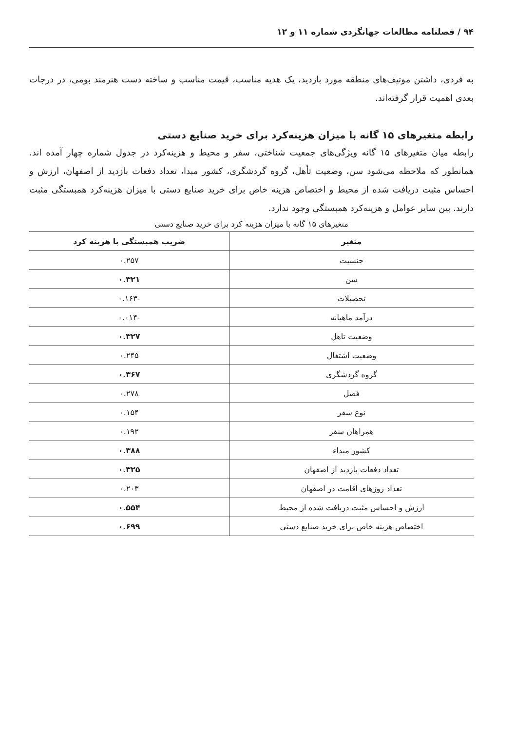۹۴ / فصلنامه مطالعات جهانگردی شماره ۱۱ و ۱۲
به فردی، داشتن موتیف‌های منطقه مورد بازدید، یک هدیه مناسب، قیمت مناسب و ساخته دست هنرمند بومی، در درجات بعدی اهمیت قرار گرفته‌اند.
رابطه متغیرهای ۱۵ گانه با میزان هزینه‌کرد برای خرید صنایع دستی
رابطه میان متغیرهای ۱۵ گانه ویژگی‌های جمعیت شناختی، سفر و محیط و هزینه‌کرد در جدول شماره چهار آمده اند. همانطور که ملاحظه می‌شود سن، وضعیت تأهل، گروه گردشگری، کشور مبدا، تعداد دفعات بازدید از اصفهان، ارزش و احساس مثبت دریافت شده از محیط و اختصاص هزینه خاص برای خرید صنایع دستی با میزان هزینه‌کرد همبستگی مثبت دارند. بین سایر عوامل و هزینه‌کرد همبستگی وجود ندارد.
متغیرهای ۱۵ گانه با میزان هزینه کرد برای خرید صنایع دستی
| متغیر | ضریب همبستگی با هزینه کرد |
| --- | --- |
| جنسیت | ۰.۲۵۷ |
| سن | ۰.۳۲۱ |
| تحصیلات | -۰.۱۶۳ |
| درآمد ماهیانه | -۰.۰۱۴ |
| وضعیت تاهل | ۰.۳۲۷ |
| وضعیت اشتغال | ۰.۲۴۵ |
| گروه گردشگری | ۰.۳۶۷ |
| فصل | ۰.۲۷۸ |
| نوع سفر | ۰.۱۵۴ |
| همراهان سفر | ۰.۱۹۲ |
| کشور مبداء | ۰.۳۸۸ |
| تعداد دفعات بازدید از اصفهان | ۰.۳۲۵ |
| تعداد روزهای اقامت در اصفهان | ۰.۲۰۳ |
| ارزش و احساس مثبت دریافت شده از محیط | ۰.۵۵۴ |
| اختصاص هزینه خاص برای خرید صنایع دستی | ۰.۶۹۹ |